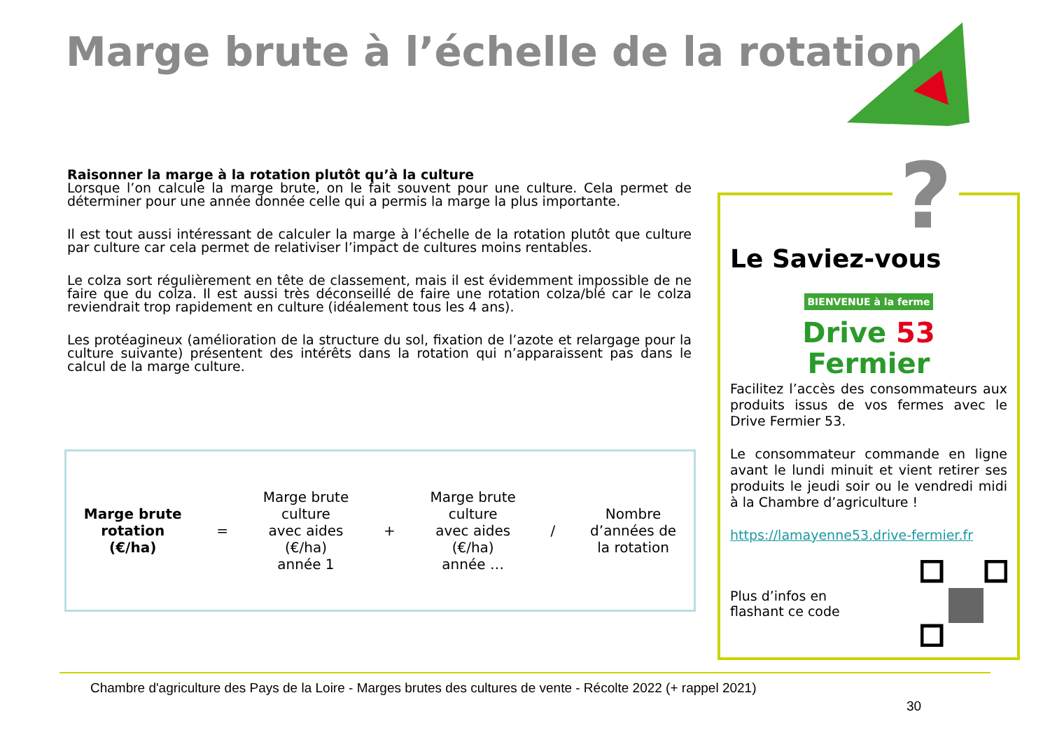Marge brute à l’échelle de la rotation
Raisonner la marge à la rotation plutôt qu’à la culture
Lorsque l’on calcule la marge brute, on le fait souvent pour une culture. Cela permet de déterminer pour une année donnée celle qui a permis la marge la plus importante.
Il est tout aussi intéressant de calculer la marge à l’échelle de la rotation plutôt que culture par culture car cela permet de relativiser l’impact de cultures moins rentables.
Le colza sort régulièrement en tête de classement, mais il est évidemment impossible de ne faire que du colza. Il est aussi très déconseillé de faire une rotation colza/blé car le colza reviendrait trop rapidement en culture (idéalement tous les 4 ans).
Les protéagineux (amélioration de la structure du sol, fixation de l’azote et relargage pour la culture suivante) présentent des intérêts dans la rotation qui n’apparaissent pas dans le calcul de la marge culture.
Marge brute
rotation
(€/ha)
=
Marge brute
culture
avec aides
(€/ha)
année 1
+
Marge brute
culture
avec aides
(€/ha)
année …
/
Nombre
d’années de
la rotation
Le Saviez-vous
BIENVENUE à la ferme
Drive 53
Fermier
Facilitez l’accès des consommateurs aux produits issus de vos fermes avec le Drive Fermier 53.
Le consommateur commande en ligne avant le lundi minuit et vient retirer ses produits le jeudi soir ou le vendredi midi à la Chambre d’agriculture !
https://lamayenne53.drive-fermier.fr
Plus d’infos en
flashant ce code
?
Chambre d'agriculture des Pays de la Loire - Marges brutes des cultures de vente - Récolte 2022 (+ rappel 2021)
30